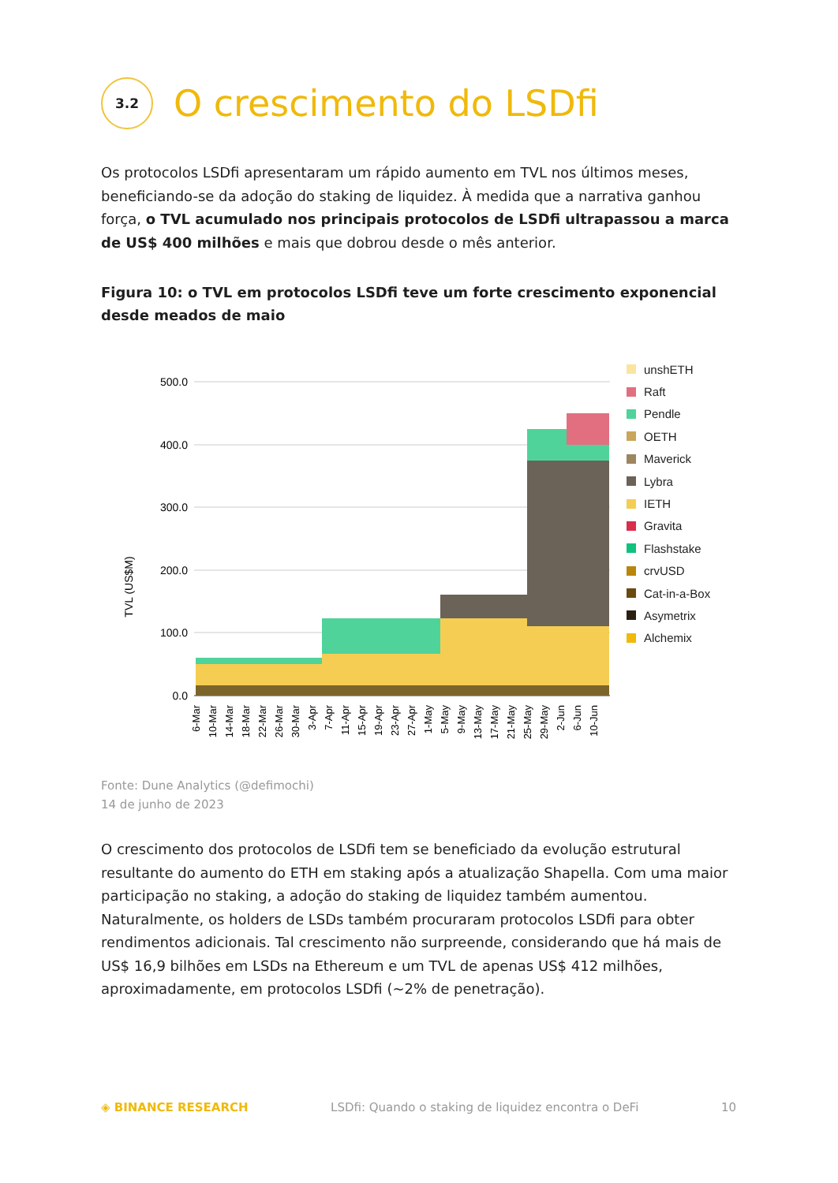3.2
O crescimento do LSDfi
Os protocolos LSDfi apresentaram um rápido aumento em TVL nos últimos meses, beneficiando-se da adoção do staking de liquidez. À medida que a narrativa ganhou força, o TVL acumulado nos principais protocolos de LSDfi ultrapassou a marca de US$ 400 milhões e mais que dobrou desde o mês anterior.
Figura 10: o TVL em protocolos LSDfi teve um forte crescimento exponencial desde meados de maio
TVL (US$M)
500.0
400.0
300.0
200.0
100.0
0.0
6-Mar
10-Mar
14-Mar
18-Mar
22-Mar
26-Mar
30-Mar
3-Apr
7-Apr
11-Apr
15-Apr
19-Apr
23-Apr
27-Apr
1-May
5-May
9-May
13-May
17-May
21-May
25-May
29-May
2-Jun
6-Jun
10-Jun
unshETH
Raft
Pendle
OETH
Maverick
Lybra
IETH
Gravita
Flashstake
crvUSD
Cat-in-a-Box
Asymetrix
Alchemix
Fonte: Dune Analytics (@defimochi)
14 de junho de 2023
O crescimento dos protocolos de LSDfi tem se beneficiado da evolução estrutural resultante do aumento do ETH em staking após a atualização Shapella. Com uma maior participação no staking, a adoção do staking de liquidez também aumentou. Naturalmente, os holders de LSDs também procuraram protocolos LSDfi para obter rendimentos adicionais. Tal crescimento não surpreende, considerando que há mais de US$ 16,9 bilhões em LSDs na Ethereum e um TVL de apenas US$ 412 milhões, aproximadamente, em protocolos LSDfi (~2% de penetração).
◈ BINANCE RESEARCH LSDfi: Quando o staking de liquidez encontra o DeFi 10